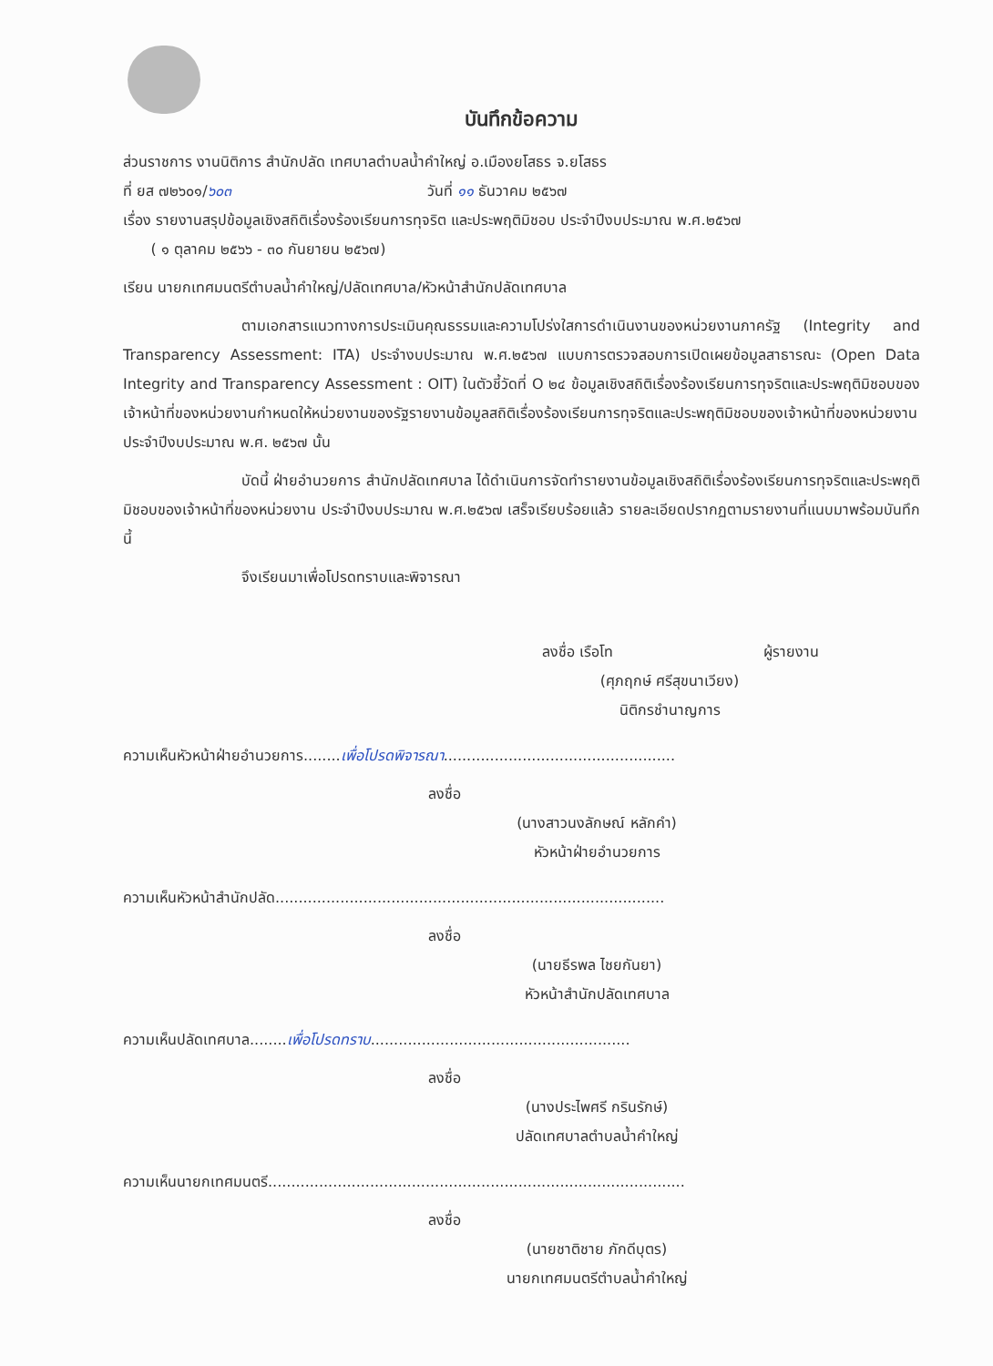บันทึกข้อความ
ส่วนราชการ งานนิติการ สำนักปลัด เทศบาลตำบลน้ำคำใหญ่ อ.เมืองยโสธร จ.ยโสธร
ที่ ยส ๗๒๖๐๑/๖๐๓ วันที่ ๑๑ ธันวาคม ๒๕๖๗
เรื่อง รายงานสรุปข้อมูลเชิงสถิติเรื่องร้องเรียนการทุจริต และประพฤติมิชอบ ประจำปีงบประมาณ พ.ศ.๒๕๖๗
( ๑ ตุลาคม ๒๕๖๖ - ๓๐ กันยายน ๒๕๖๗)
เรียน นายกเทศมนตรีตำบลน้ำคำใหญ่/ปลัดเทศบาล/หัวหน้าสำนักปลัดเทศบาล
ตามเอกสารแนวทางการประเมินคุณธรรมและความโปร่งใสการดำเนินงานของหน่วยงานภาครัฐ (Integrity and Transparency Assessment: ITA) ประจำงบประมาณ พ.ศ.๒๕๖๗ แบบการตรวจสอบการเปิดเผยข้อมูลสาธารณะ (Open Data Integrity and Transparency Assessment : OIT) ในตัวชี้วัดที่ O ๒๔ ข้อมูลเชิงสถิติเรื่องร้องเรียนการทุจริตและประพฤติมิชอบของเจ้าหน้าที่ของหน่วยงานกำหนดให้หน่วยงานของรัฐรายงานข้อมูลสถิติเรื่องร้องเรียนการทุจริตและประพฤติมิชอบของเจ้าหน้าที่ของหน่วยงาน ประจำปีงบประมาณ พ.ศ. ๒๕๖๗ นั้น
บัดนี้ ฝ่ายอำนวยการ สำนักปลัดเทศบาล ได้ดำเนินการจัดทำรายงานข้อมูลเชิงสถิติเรื่องร้องเรียนการทุจริตและประพฤติมิชอบของเจ้าหน้าที่ของหน่วยงาน ประจำปีงบประมาณ พ.ศ.๒๕๖๗ เสร็จเรียบร้อยแล้ว รายละเอียดปรากฏตามรายงานที่แนบมาพร้อมบันทึกนี้
จึงเรียนมาเพื่อโปรดทราบและพิจารณา
ลงชื่อ เรือโท ผู้รายงาน
(ศุภฤกษ์ ศรีสุขนาเวียง)
นิติกรชำนาญการ
ความเห็นหัวหน้าฝ่ายอำนวยการ........เพื่อโปรดพิจารณา..................................................
ลงชื่อ
(นางสาวนงลักษณ์ หลักคำ)
หัวหน้าฝ่ายอำนวยการ
ความเห็นหัวหน้าสำนักปลัด....................................................................................
ลงชื่อ
(นายธีรพล ไชยกันยา)
หัวหน้าสำนักปลัดเทศบาล
ความเห็นปลัดเทศบาล........เพื่อโปรดทราบ........................................................
ลงชื่อ
(นางประไพศรี กรินรักษ์)
ปลัดเทศบาลตำบลน้ำคำใหญ่
ความเห็นนายกเทศมนตรี..........................................................................................
ลงชื่อ
(นายชาติชาย ภักดีบุตร)
นายกเทศมนตรีตำบลน้ำคำใหญ่